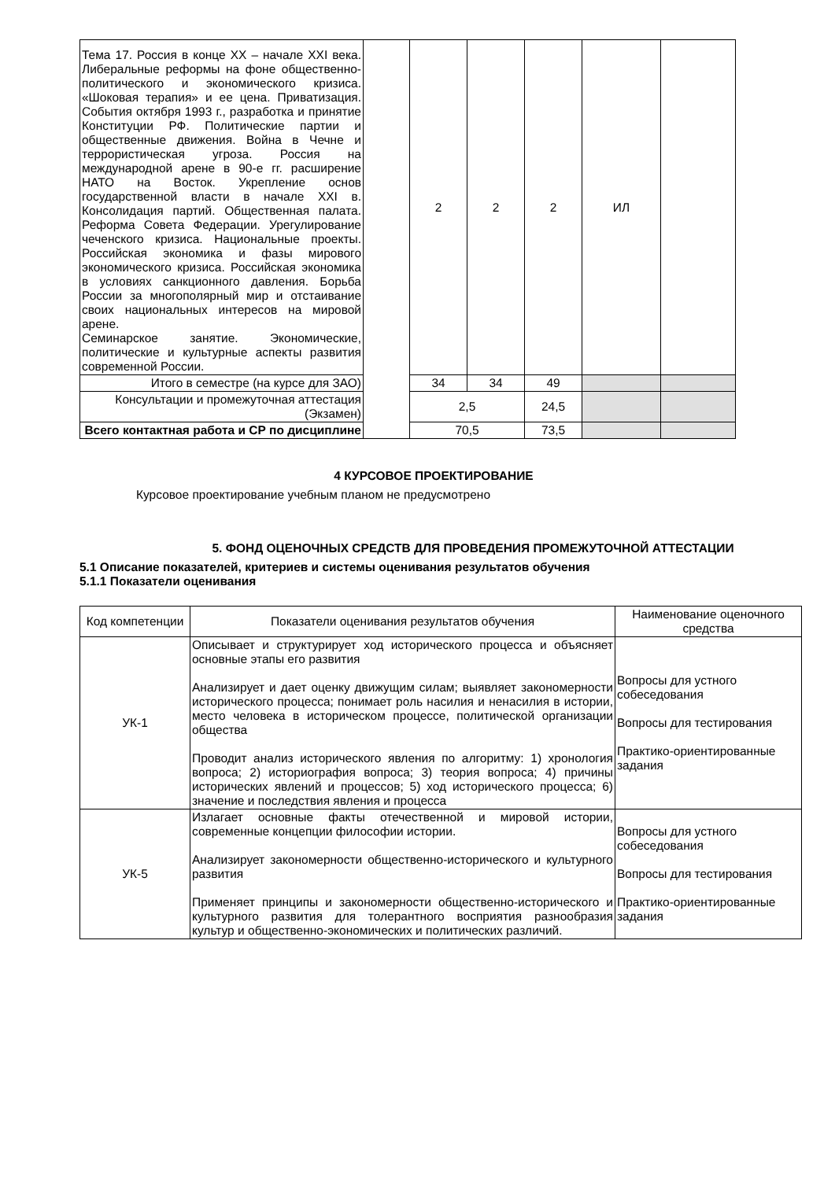| Тема 17. Россия в конце XX – начале XXI века. Либеральные реформы на фоне общественно-политического и экономического кризиса. «Шоковая терапия» и ее цена. Приватизация. События октября 1993 г., разработка и принятие Конституции РФ. Политические партии и общественные движения. Война в Чечне и террористическая угроза. Россия на международной арене в 90-е гг. расширение НАТО на Восток. Укрепление основ государственной власти в начале XXI в. Консолидация партий. Общественная палата. Реформа Совета Федерации. Урегулирование чеченского кризиса. Национальные проекты. Российская экономика и фазы мирового экономического кризиса. Российская экономика в условиях санкционного давления. Борьба России за многополярный мир и отстаивание своих национальных интересов на мировой арене. Семинарское занятие. Экономические, политические и культурные аспекты развития современной России. | | 2 | 2 | 2 | ИЛ | |
| Итого в семестре (на курсе для ЗАО) | | 34 | 34 | 49 | | |
| Консультации и промежуточная аттестация (Экзамен) | | 2,5 | | 24,5 | | |
| Всего контактная работа и СР по дисциплине | | 70,5 | | 73,5 | | |
4 КУРСОВОЕ ПРОЕКТИРОВАНИЕ
Курсовое проектирование учебным планом не предусмотрено
5. ФОНД ОЦЕНОЧНЫХ СРЕДСТВ ДЛЯ ПРОВЕДЕНИЯ ПРОМЕЖУТОЧНОЙ АТТЕСТАЦИИ
5.1 Описание показателей, критериев и системы оценивания результатов обучения
5.1.1 Показатели оценивания
| Код компетенции | Показатели оценивания результатов обучения | Наименование оценочного средства |
| УК-1 | Описывает и структурирует ход исторического процесса и объясняет основные этапы его развития Анализирует и дает оценку движущим силам; выявляет закономерности исторического процесса; понимает роль насилия и ненасилия в истории, место человека в историческом процессе, политической организации общества Проводит анализ исторического явления по алгоритму: 1) хронология вопроса; 2) историография вопроса; 3) теория вопроса; 4) причины исторических явлений и процессов; 5) ход исторического процесса; 6) значение и последствия явления и процесса | Вопросы для устного собеседования Вопросы для тестирования Практико-ориентированные задания |
| УК-5 | Излагает основные факты отечественной и мировой истории, современные концепции философии истории. Анализирует закономерности общественно-исторического и культурного развития Применяет принципы и закономерности общественно-исторического и культурного развития для толерантного восприятия разнообразия культур и общественно-экономических и политических различий. | Вопросы для устного собеседования Вопросы для тестирования Практико-ориентированные задания |